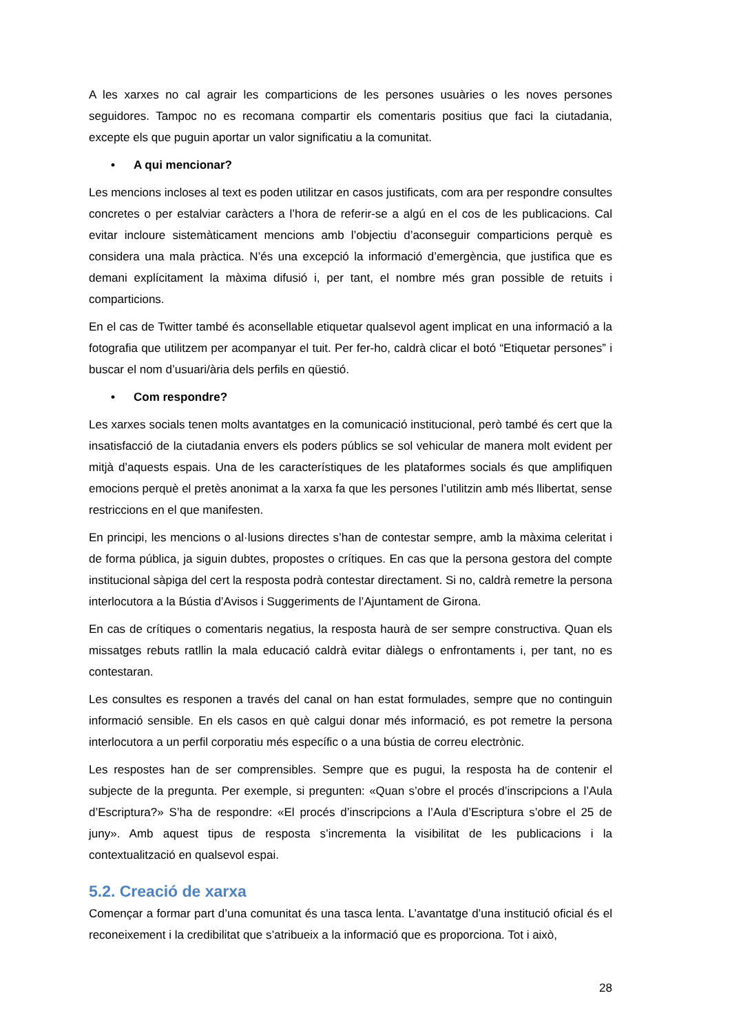A les xarxes no cal agrair les comparticions de les persones usuàries o les noves persones seguidores. Tampoc no es recomana compartir els comentaris positius que faci la ciutadania, excepte els que puguin aportar un valor significatiu a la comunitat.
• A qui mencionar?
Les mencions incloses al text es poden utilitzar en casos justificats, com ara per respondre consultes concretes o per estalviar caràcters a l’hora de referir-se a algú en el cos de les publicacions. Cal evitar incloure sistemàticament mencions amb l’objectiu d’aconseguir comparticions perquè es considera una mala pràctica. N’és una excepció la informació d’emergència, que justifica que es demani explícitament la màxima difusió i, per tant, el nombre més gran possible de retuits i comparticions.
En el cas de Twitter també és aconsellable etiquetar qualsevol agent implicat en una informació a la fotografia que utilitzem per acompanyar el tuit. Per fer-ho, caldrà clicar el botó “Etiquetar persones” i buscar el nom d’usuari/ària dels perfils en qüestió.
• Com respondre?
Les xarxes socials tenen molts avantatges en la comunicació institucional, però també és cert que la insatisfacció de la ciutadania envers els poders públics se sol vehicular de manera molt evident per mitjà d’aquests espais. Una de les característiques de les plataformes socials és que amplifiquen emocions perquè el pretès anonimat a la xarxa fa que les persones l’utilitzin amb més llibertat, sense restriccions en el que manifesten.
En principi, les mencions o al·lusions directes s’han de contestar sempre, amb la màxima celeritat i de forma pública, ja siguin dubtes, propostes o crítiques. En cas que la persona gestora del compte institucional sàpiga del cert la resposta podrà contestar directament. Si no, caldrà remetre la persona interlocutora a la Bústia d’Avisos i Suggeriments de l’Ajuntament de Girona.
En cas de crítiques o comentaris negatius, la resposta haurà de ser sempre constructiva. Quan els missatges rebuts ratllin la mala educació caldrà evitar diàlegs o enfrontaments i, per tant, no es contestaran.
Les consultes es responen a través del canal on han estat formulades, sempre que no continguin informació sensible. En els casos en què calgui donar més informació, es pot remetre la persona interlocutora a un perfil corporatiu més específic o a una bústia de correu electrònic.
Les respostes han de ser comprensibles. Sempre que es pugui, la resposta ha de contenir el subjecte de la pregunta. Per exemple, si pregunten: «Quan s’obre el procés d’inscripcions a l’Aula d’Escriptura?» S’ha de respondre: «El procés d’inscripcions a l’Aula d’Escriptura s’obre el 25 de juny». Amb aquest tipus de resposta s’incrementa la visibilitat de les publicacions i la contextualització en qualsevol espai.
5.2. Creació de xarxa
Començar a formar part d’una comunitat és una tasca lenta. L’avantatge d’una institució oficial és el reconeixement i la credibilitat que s’atribueix a la informació que es proporciona. Tot i això,
28